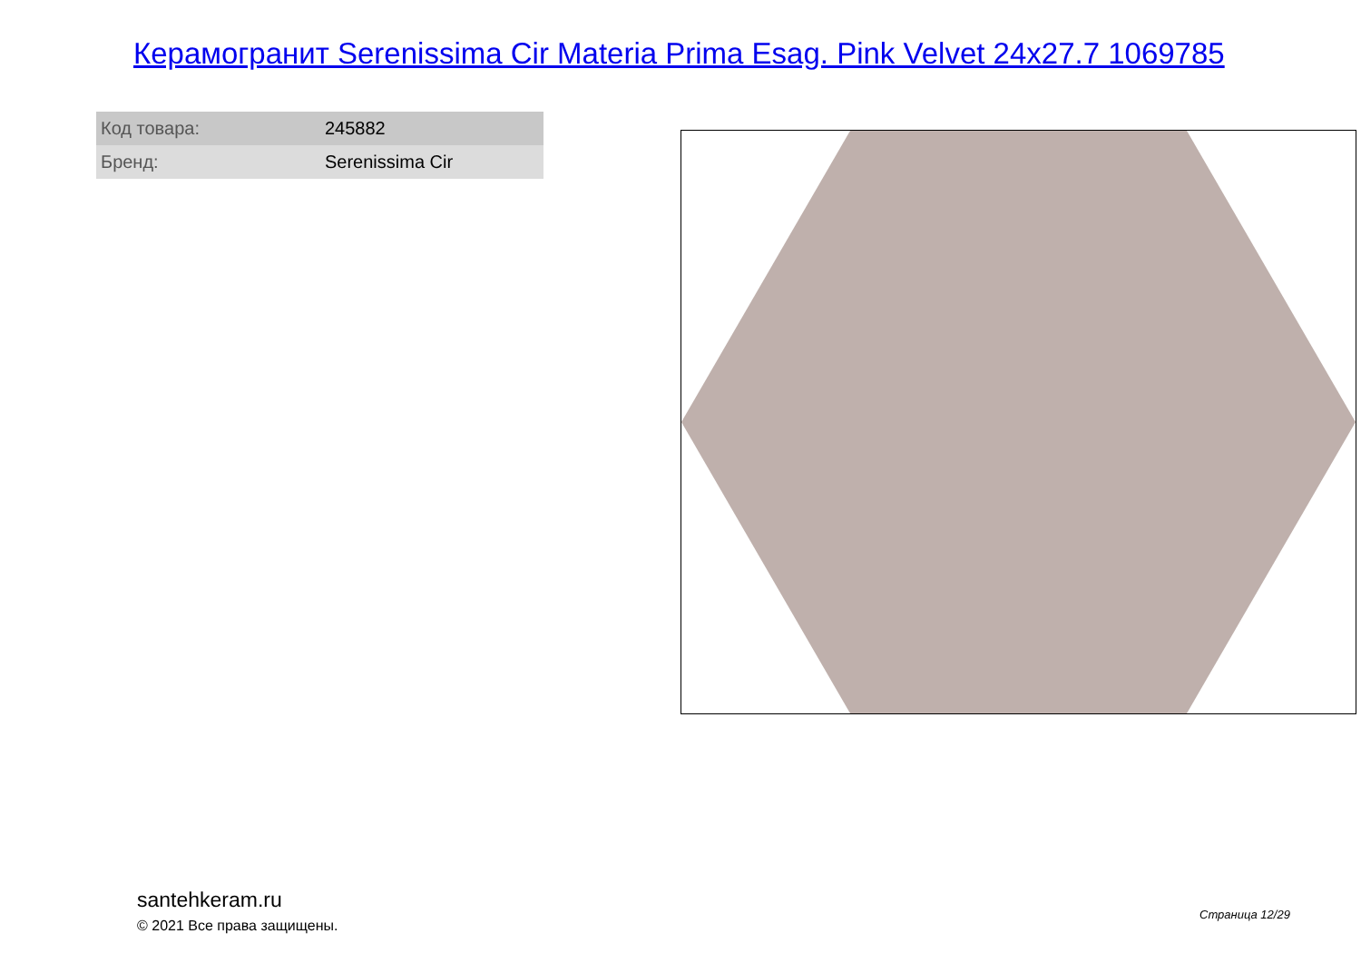Керамогранит Serenissima Cir Materia Prima Esag. Pink Velvet 24x27.7 1069785
| Код товара: | 245882 |
| Бренд: | Serenissima Cir |
santehkeram.ru
© 2021 Все права защищены.
Страница 12/29